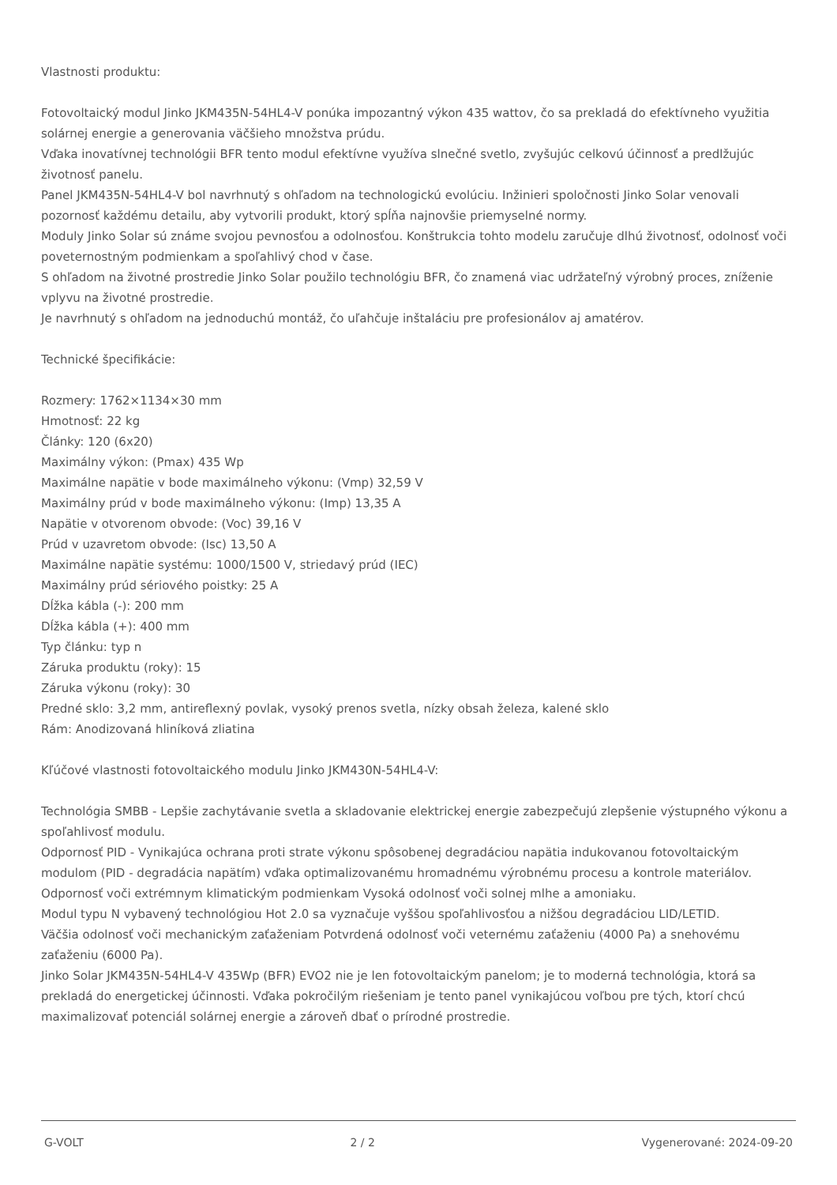Vlastnosti produktu:
Fotovoltaický modul Jinko JKM435N-54HL4-V ponúka impozantný výkon 435 wattov, čo sa prekladá do efektívneho využitia solárnej energie a generovania väčšieho množstva prúdu.
Vďaka inovatívnej technológii BFR tento modul efektívne využíva slnečné svetlo, zvyšujúc celkovú účinnosť a predlžujúc životnosť panelu.
Panel JKM435N-54HL4-V bol navrhnutý s ohľadom na technologickú evolúciu. Inžinieri spoločnosti Jinko Solar venovali pozornosť každému detailu, aby vytvorili produkt, ktorý spĺňa najnovšie priemyselné normy.
Moduly Jinko Solar sú známe svojou pevnosťou a odolnosťou. Konštrukcia tohto modelu zaručuje dlhú životnosť, odolnosť voči poveternostným podmienkam a spoľahlivý chod v čase.
S ohľadom na životné prostredie Jinko Solar použilo technológiu BFR, čo znamená viac udržateľný výrobný proces, zníženie vplyvu na životné prostredie.
Je navrhnutý s ohľadom na jednoduchú montáž, čo uľahčuje inštaláciu pre profesionálov aj amatérov.
Technické špecifikácie:
Rozmery: 1762×1134×30 mm
Hmotnosť: 22 kg
Články: 120 (6x20)
Maximálny výkon: (Pmax) 435 Wp
Maximálne napätie v bode maximálneho výkonu: (Vmp) 32,59 V
Maximálny prúd v bode maximálneho výkonu: (Imp) 13,35 A
Napätie v otvorenom obvode: (Voc) 39,16 V
Prúd v uzavretom obvode: (Isc) 13,50 A
Maximálne napätie systému: 1000/1500 V, striedavý prúd (IEC)
Maximálny prúd sériového poistky: 25 A
Dĺžka kábla (-): 200 mm
Dĺžka kábla (+): 400 mm
Typ článku: typ n
Záruka produktu (roky): 15
Záruka výkonu (roky): 30
Predné sklo: 3,2 mm, antireflexný povlak, vysoký prenos svetla, nízky obsah železa, kalené sklo
Rám: Anodizovaná hliníková zliatina
Kľúčové vlastnosti fotovoltaického modulu Jinko JKM430N-54HL4-V:
Technológia SMBB - Lepšie zachytávanie svetla a skladovanie elektrickej energie zabezpečujú zlepšenie výstupného výkonu a spoľahlivosť modulu.
Odpornosť PID - Vynikajúca ochrana proti strate výkonu spôsobenej degradáciou napätia indukovanou fotovoltaickým modulom (PID - degradácia napätím) vďaka optimalizovanému hromadnému výrobnému procesu a kontrole materiálov.
Odpornosť voči extrémnym klimatickým podmienkam Vysoká odolnosť voči solnej mlhe a amoniaku.
Modul typu N vybavený technológiou Hot 2.0 sa vyznačuje vyššou spoľahlivosťou a nižšou degradáciou LID/LETID.
Väčšia odolnosť voči mechanickým zaťaženiam Potvrdená odolnosť voči veternému zaťaženiu (4000 Pa) a snehovému zaťaženiu (6000 Pa).
Jinko Solar JKM435N-54HL4-V 435Wp (BFR) EVO2 nie je len fotovoltaickým panelom; je to moderná technológia, ktorá sa prekladá do energetickej účinnosti. Vďaka pokročilým riešeniam je tento panel vynikajúcou voľbou pre tých, ktorí chcú maximalizovať potenciál solárnej energie a zároveň dbať o prírodné prostredie.
G-VOLT 2 / 2 Vygenerované: 2024-09-20